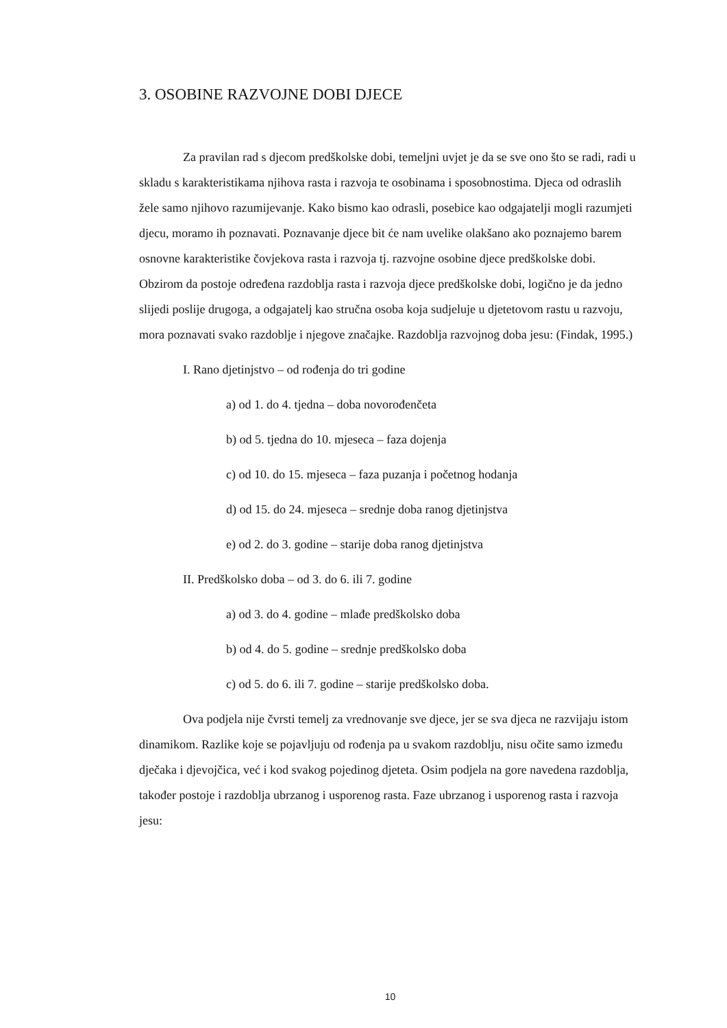3. OSOBINE RAZVOJNE DOBI DJECE
Za pravilan rad s djecom predškolske dobi, temeljni uvjet je da se sve ono što se radi, radi u skladu s karakteristikama njihova rasta i razvoja te osobinama i sposobnostima. Djeca od odraslih žele samo njihovo razumijevanje. Kako bismo kao odrasli, posebice kao odgajatelji mogli razumjeti djecu, moramo ih poznavati. Poznavanje djece bit će nam uvelike olakšano ako poznajemo barem osnovne karakteristike čovjekova rasta i razvoja tj. razvojne osobine djece predškolske dobi. Obzirom da postoje određena razdoblja rasta i razvoja djece predškolske dobi, logično je da jedno slijedi poslije drugoga, a odgajatelj kao stručna osoba koja sudjeluje u djetetovom rastu u razvoju, mora poznavati svako razdoblje i njegove značajke. Razdoblja razvojnog doba jesu: (Findak, 1995.)
I. Rano djetinjstvo – od rođenja do tri godine
a) od 1. do 4. tjedna – doba novorođenčeta
b) od 5. tjedna do 10. mjeseca – faza dojenja
c) od 10. do 15. mjeseca – faza puzanja i početnog hodanja
d) od 15. do 24. mjeseca – srednje doba ranog djetinjstva
e) od 2. do 3. godine – starije doba ranog djetinjstva
II. Predškolsko doba – od 3. do 6. ili 7. godine
a) od 3. do 4. godine – mlađe predškolsko doba
b) od 4. do 5. godine – srednje predškolsko doba
c) od 5. do 6. ili 7. godine – starije predškolsko doba.
Ova podjela nije čvrsti temelj za vrednovanje sve djece, jer se sva djeca ne razvijaju istom dinamikom. Razlike koje se pojavljuju od rođenja pa u svakom razdoblju, nisu očite samo između dječaka i djevojčica, već i kod svakog pojedinog djeteta. Osim podjela na gore navedena razdoblja, također postoje i razdoblja ubrzanog i usporenog rasta. Faze ubrzanog i usporenog rasta i razvoja jesu:
10